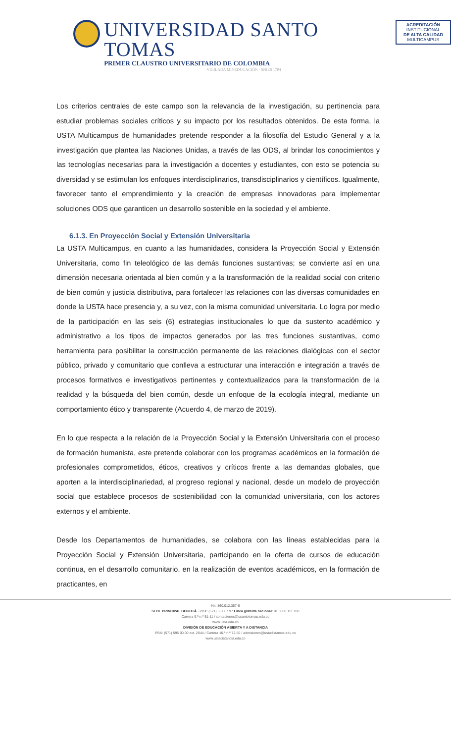UNIVERSIDAD SANTO TOMAS
PRIMER CLAUSTRO UNIVERSITARIO DE COLOMBIA
VIGILADA MINEDUCACIÓN · SNIES 1704
ACREDITACIÓN
INSTITUCIONAL
DE ALTA CALIDAD
MULTICAMPUS
Los criterios centrales de este campo son la relevancia de la investigación, su pertinencia para estudiar problemas sociales críticos y su impacto por los resultados obtenidos. De esta forma, la USTA Multicampus de humanidades pretende responder a la filosofía del Estudio General y a la investigación que plantea las Naciones Unidas, a través de las ODS, al brindar los conocimientos y las tecnologías necesarias para la investigación a docentes y estudiantes, con esto se potencia su diversidad y se estimulan los enfoques interdisciplinarios, transdisciplinarios y científicos. Igualmente, favorecer tanto el emprendimiento y la creación de empresas innovadoras para implementar soluciones ODS que garanticen un desarrollo sostenible en la sociedad y el ambiente.
6.1.3. En Proyección Social y Extensión Universitaria
La USTA Multicampus, en cuanto a las humanidades, considera la Proyección Social y Extensión Universitaria, como fin teleológico de las demás funciones sustantivas; se convierte así en una dimensión necesaria orientada al bien común y a la transformación de la realidad social con criterio de bien común y justicia distributiva, para fortalecer las relaciones con las diversas comunidades en donde la USTA hace presencia y, a su vez, con la misma comunidad universitaria. Lo logra por medio de la participación en las seis (6) estrategias institucionales lo que da sustento académico y administrativo a los tipos de impactos generados por las tres funciones sustantivas, como herramienta para posibilitar la construcción permanente de las relaciones dialógicas con el sector público, privado y comunitario que conlleva a estructurar una interacción e integración a través de procesos formativos e investigativos pertinentes y contextualizados para la transformación de la realidad y la búsqueda del bien común, desde un enfoque de la ecología integral, mediante un comportamiento ético y transparente (Acuerdo 4, de marzo de 2019).
En lo que respecta a la relación de la Proyección Social y la Extensión Universitaria con el proceso de formación humanista, este pretende colaborar con los programas académicos en la formación de profesionales comprometidos, éticos, creativos y críticos frente a las demandas globales, que aporten a la interdisciplinariedad, al progreso regional y nacional, desde un modelo de proyección social que establece procesos de sostenibilidad con la comunidad universitaria, con los actores externos y el ambiente.
Desde los Departamentos de humanidades, se colabora con las líneas establecidas para la Proyección Social y Extensión Universitaria, participando en la oferta de cursos de educación continua, en el desarrollo comunitario, en la realización de eventos académicos, en la formación de practicantes, en
Nit. 860.012.357-6
SEDE PRINCIPAL BOGOTÁ · PBX: (571) 587 87 97 Línea gratuita nacional: 01 8000 111 180
Carrera 9.ª n.º 51-11 / contactenos@usantotomas.edu.co
www.usta.edu.co
DIVISIÓN DE EDUCACIÓN ABIERTA Y A DISTANCIA
PBX: (571) 595 00 00 ext. 2044 / Carrera 10.ª n.º 72-50 / admisiones@ustadistancia.edu.co
www.ustadistancia.edu.co